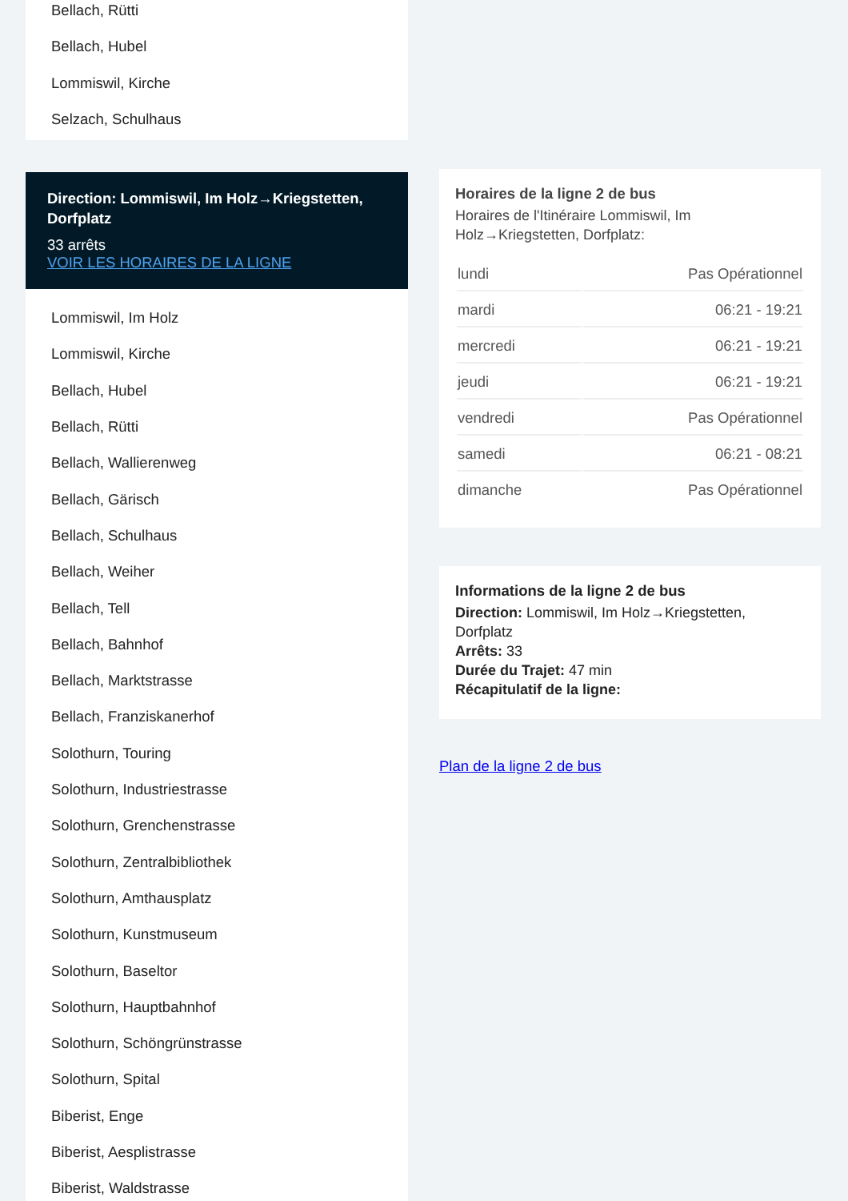Bellach, Rütti
Bellach, Hubel
Lommiswil, Kirche
Selzach, Schulhaus
Direction: Lommiswil, Im Holz→Kriegstetten, Dorfplatz
33 arrêts
VOIR LES HORAIRES DE LA LIGNE
Lommiswil, Im Holz
Lommiswil, Kirche
Bellach, Hubel
Bellach, Rütti
Bellach, Wallierenweg
Bellach, Gärisch
Bellach, Schulhaus
Bellach, Weiher
Bellach, Tell
Bellach, Bahnhof
Bellach, Marktstrasse
Bellach, Franziskanerhof
Solothurn, Touring
Solothurn, Industriestrasse
Solothurn, Grenchenstrasse
Solothurn, Zentralbibliothek
Solothurn, Amthausplatz
Solothurn, Kunstmuseum
Solothurn, Baseltor
Solothurn, Hauptbahnhof
Solothurn, Schöngrünstrasse
Solothurn, Spital
Biberist, Enge
Biberist, Aesplistrasse
Biberist, Waldstrasse
Horaires de la ligne 2 de bus
Horaires de l'Itinéraire Lommiswil, Im Holz→Kriegstetten, Dorfplatz:
| lundi | Pas Opérationnel |
| mardi | 06:21 - 19:21 |
| mercredi | 06:21 - 19:21 |
| jeudi | 06:21 - 19:21 |
| vendredi | Pas Opérationnel |
| samedi | 06:21 - 08:21 |
| dimanche | Pas Opérationnel |
Informations de la ligne 2 de bus
Direction: Lommiswil, Im Holz→Kriegstetten, Dorfplatz
Arrêts: 33
Durée du Trajet: 47 min
Récapitulatif de la ligne:
Plan de la ligne 2 de bus